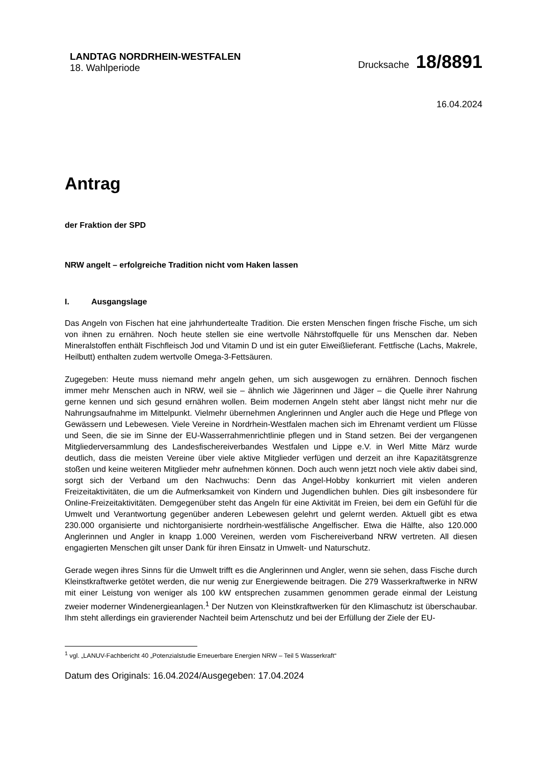LANDTAG NORDRHEIN-WESTFALEN
18. Wahlperiode
Drucksache 18/8891
16.04.2024
Antrag
der Fraktion der SPD
NRW angelt – erfolgreiche Tradition nicht vom Haken lassen
I. Ausgangslage
Das Angeln von Fischen hat eine jahrhundertealte Tradition. Die ersten Menschen fingen frische Fische, um sich von ihnen zu ernähren. Noch heute stellen sie eine wertvolle Nährstoffquelle für uns Menschen dar. Neben Mineralstoffen enthält Fischfleisch Jod und Vitamin D und ist ein guter Eiweißlieferant. Fettfische (Lachs, Makrele, Heilbutt) enthalten zudem wertvolle Omega-3-Fettsäuren.
Zugegeben: Heute muss niemand mehr angeln gehen, um sich ausgewogen zu ernähren. Dennoch fischen immer mehr Menschen auch in NRW, weil sie – ähnlich wie Jägerinnen und Jäger – die Quelle ihrer Nahrung gerne kennen und sich gesund ernähren wollen. Beim modernen Angeln steht aber längst nicht mehr nur die Nahrungsaufnahme im Mittelpunkt. Vielmehr übernehmen Anglerinnen und Angler auch die Hege und Pflege von Gewässern und Lebewesen. Viele Vereine in Nordrhein-Westfalen machen sich im Ehrenamt verdient um Flüsse und Seen, die sie im Sinne der EU-Wasserrahmenrichtlinie pflegen und in Stand setzen. Bei der vergangenen Mitgliederversammlung des Landesfischereiverbandes Westfalen und Lippe e.V. in Werl Mitte März wurde deutlich, dass die meisten Vereine über viele aktive Mitglieder verfügen und derzeit an ihre Kapazitätsgrenze stoßen und keine weiteren Mitglieder mehr aufnehmen können. Doch auch wenn jetzt noch viele aktiv dabei sind, sorgt sich der Verband um den Nachwuchs: Denn das Angel-Hobby konkurriert mit vielen anderen Freizeitaktivitäten, die um die Aufmerksamkeit von Kindern und Jugendlichen buhlen. Dies gilt insbesondere für Online-Freizeitaktivitäten. Demgegenüber steht das Angeln für eine Aktivität im Freien, bei dem ein Gefühl für die Umwelt und Verantwortung gegenüber anderen Lebewesen gelehrt und gelernt werden. Aktuell gibt es etwa 230.000 organisierte und nichtorganisierte nordrhein-westfälische Angelfischer. Etwa die Hälfte, also 120.000 Anglerinnen und Angler in knapp 1.000 Vereinen, werden vom Fischereiverband NRW vertreten. All diesen engagierten Menschen gilt unser Dank für ihren Einsatz in Umwelt- und Naturschutz.
Gerade wegen ihres Sinns für die Umwelt trifft es die Anglerinnen und Angler, wenn sie sehen, dass Fische durch Kleinstkraftwerke getötet werden, die nur wenig zur Energiewende beitragen. Die 279 Wasserkraftwerke in NRW mit einer Leistung von weniger als 100 kW entsprechen zusammen genommen gerade einmal der Leistung zweier moderner Windenergieanlagen.<sup>1</sup> Der Nutzen von Kleinstkraftwerken für den Klimaschutz ist überschaubar. Ihm steht allerdings ein gravierender Nachteil beim Artenschutz und bei der Erfüllung der Ziele der EU-
<sup>1</sup> vgl. „LANUV-Fachbericht 40 „Potenzialstudie Erneuerbare Energien NRW – Teil 5 Wasserkraft“
Datum des Originals: 16.04.2024/Ausgegeben: 17.04.2024